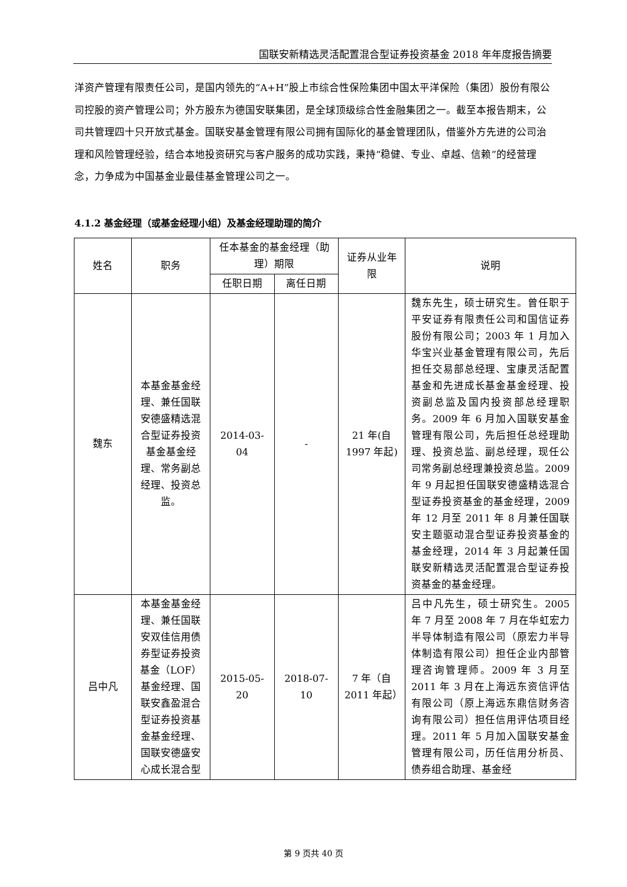国联安新精选灵活配置混合型证券投资基金 2018 年年度报告摘要
洋资产管理有限责任公司，是国内领先的“A+H”股上市综合性保险集团中国太平洋保险（集团）股份有限公司控股的资产管理公司；外方股东为德国安联集团，是全球顶级综合性金融集团之一。截至本报告期末，公司共管理四十只开放式基金。国联安基金管理有限公司拥有国际化的基金管理团队，借鉴外方先进的公司治理和风险管理经验，结合本地投资研究与客户服务的成功实践，秉持“稳健、专业、卓越、信赖”的经营理念，力争成为中国基金业最佳基金管理公司之一。
4.1.2 基金经理（或基金经理小组）及基金经理助理的简介
| 姓名 | 职务 | 任本基金的基金经理（助理）期限 | | 证券从业年限 | 说明 |
| --- | --- | --- | --- | --- | --- |
| | | 任职日期 | 离任日期 | | |
| 魏东 | 本基金基金经理、兼任国联安德盛精选混合型证券投资基金基金经理、常务副总经理、投资总监。 | 2014-03-04 | - | 21 年(自 1997 年起) | 魏东先生，硕士研究生。曾任职于平安证券有限责任公司和国信证券股份有限公司；2003 年 1 月加入华宝兴业基金管理有限公司，先后担任交易部总经理、宝康灵活配置基金和先进成长基金基金经理、投资副总监及国内投资部总经理职务。2009 年 6 月加入国联安基金管理有限公司，先后担任总经理助理、投资总监、副总经理，现任公司常务副总经理兼投资总监。2009 年 9 月起担任国联安德盛精选混合型证券投资基金的基金经理，2009 年 12 月至 2011 年 8 月兼任国联安主题驱动混合型证券投资基金的基金经理，2014 年 3 月起兼任国联安新精选灵活配置混合型证券投资基金的基金经理。 |
| 吕中凡 | 本基金基金经理、兼任国联安双佳信用债券型证券投资基金（LOF）基金经理、国联安鑫盈混合型证券投资基金基金经理、国联安德盛安心成长混合型 | 2015-05-20 | 2018-07-10 | 7 年（自 2011 年起） | 吕中凡先生，硕士研究生。2005 年 7 月至 2008 年 7 月在华虹宏力半导体制造有限公司（原宏力半导体制造有限公司）担任企业内部管理咨询管理师。2009 年 3 月至 2011 年 3 月在上海远东资信评估有限公司（原上海远东鼎信财务咨询有限公司）担任信用评估项目经理。2011 年 5 月加入国联安基金管理有限公司，历任信用分析员、债券组合助理、基金经 |
第 9 页共 40 页